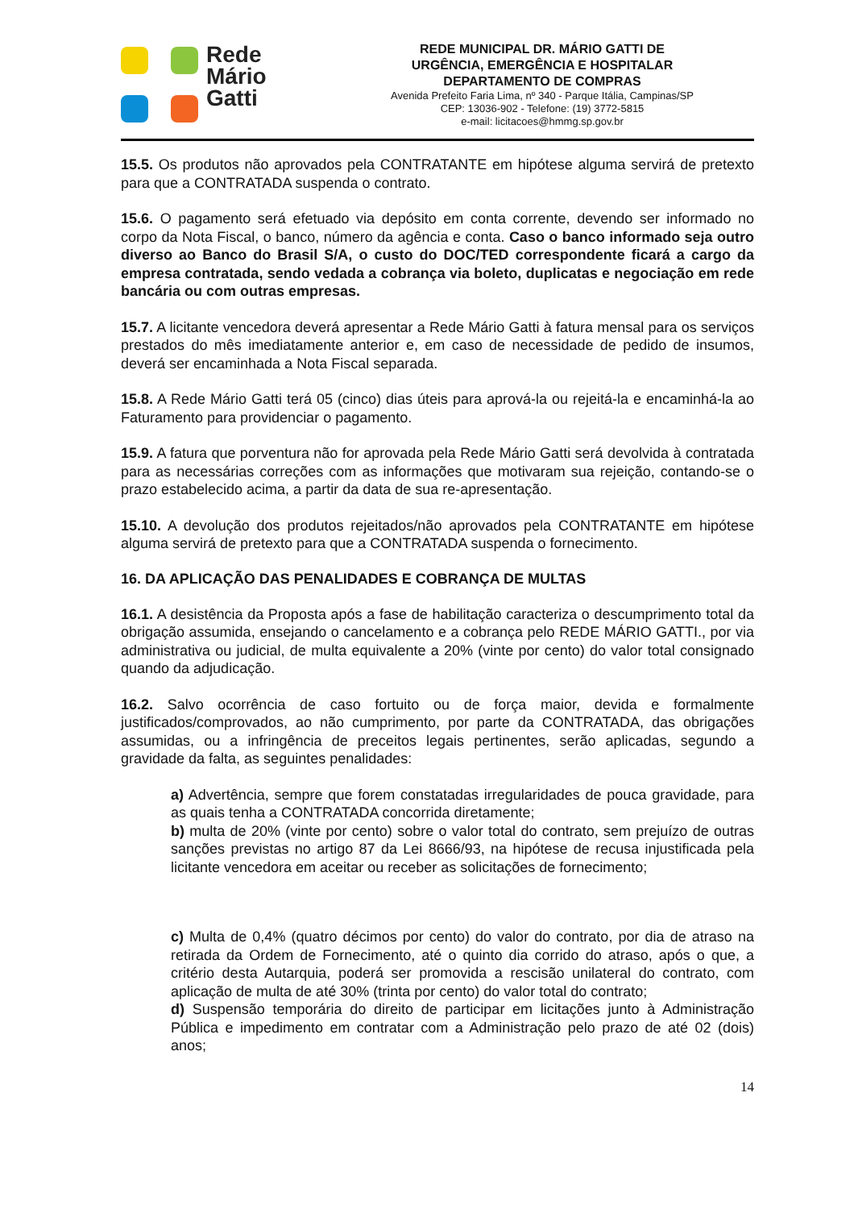Rede
Mário
Gatti
REDE MUNICIPAL DR. MÁRIO GATTI DE
URGÊNCIA, EMERGÊNCIA E HOSPITALAR
DEPARTAMENTO DE COMPRAS
Avenida Prefeito Faria Lima, nº 340 - Parque Itália, Campinas/SP
CEP: 13036-902 - Telefone: (19) 3772-5815
e-mail: licitacoes@hmmg.sp.gov.br
15.5. Os produtos não aprovados pela CONTRATANTE em hipótese alguma servirá de pretexto para que a CONTRATADA suspenda o contrato.
15.6. O pagamento será efetuado via depósito em conta corrente, devendo ser informado no corpo da Nota Fiscal, o banco, número da agência e conta. Caso o banco informado seja outro diverso ao Banco do Brasil S/A, o custo do DOC/TED correspondente ficará a cargo da empresa contratada, sendo vedada a cobrança via boleto, duplicatas e negociação em rede bancária ou com outras empresas.
15.7. A licitante vencedora deverá apresentar a Rede Mário Gatti à fatura mensal para os serviços prestados do mês imediatamente anterior e, em caso de necessidade de pedido de insumos, deverá ser encaminhada a Nota Fiscal separada.
15.8. A Rede Mário Gatti terá 05 (cinco) dias úteis para aprová-la ou rejeitá-la e encaminhá-la ao Faturamento para providenciar o pagamento.
15.9. A fatura que porventura não for aprovada pela Rede Mário Gatti será devolvida à contratada para as necessárias correções com as informações que motivaram sua rejeição, contando-se o prazo estabelecido acima, a partir da data de sua re-apresentação.
15.10. A devolução dos produtos rejeitados/não aprovados pela CONTRATANTE em hipótese alguma servirá de pretexto para que a CONTRATADA suspenda o fornecimento.
16. DA APLICAÇÃO DAS PENALIDADES E COBRANÇA DE MULTAS
16.1. A desistência da Proposta após a fase de habilitação caracteriza o descumprimento total da obrigação assumida, ensejando o cancelamento e a cobrança pelo REDE MÁRIO GATTI., por via administrativa ou judicial, de multa equivalente a 20% (vinte por cento) do valor total consignado quando da adjudicação.
16.2. Salvo ocorrência de caso fortuito ou de força maior, devida e formalmente justificados/comprovados, ao não cumprimento, por parte da CONTRATADA, das obrigações assumidas, ou a infringência de preceitos legais pertinentes, serão aplicadas, segundo a gravidade da falta, as seguintes penalidades:
a) Advertência, sempre que forem constatadas irregularidades de pouca gravidade, para as quais tenha a CONTRATADA concorrida diretamente;
b) multa de 20% (vinte por cento) sobre o valor total do contrato, sem prejuízo de outras sanções previstas no artigo 87 da Lei 8666/93, na hipótese de recusa injustificada pela licitante vencedora em aceitar ou receber as solicitações de fornecimento;
c) Multa de 0,4% (quatro décimos por cento) do valor do contrato, por dia de atraso na retirada da Ordem de Fornecimento, até o quinto dia corrido do atraso, após o que, a critério desta Autarquia, poderá ser promovida a rescisão unilateral do contrato, com aplicação de multa de até 30% (trinta por cento) do valor total do contrato;
d) Suspensão temporária do direito de participar em licitações junto à Administração Pública e impedimento em contratar com a Administração pelo prazo de até 02 (dois) anos;
14